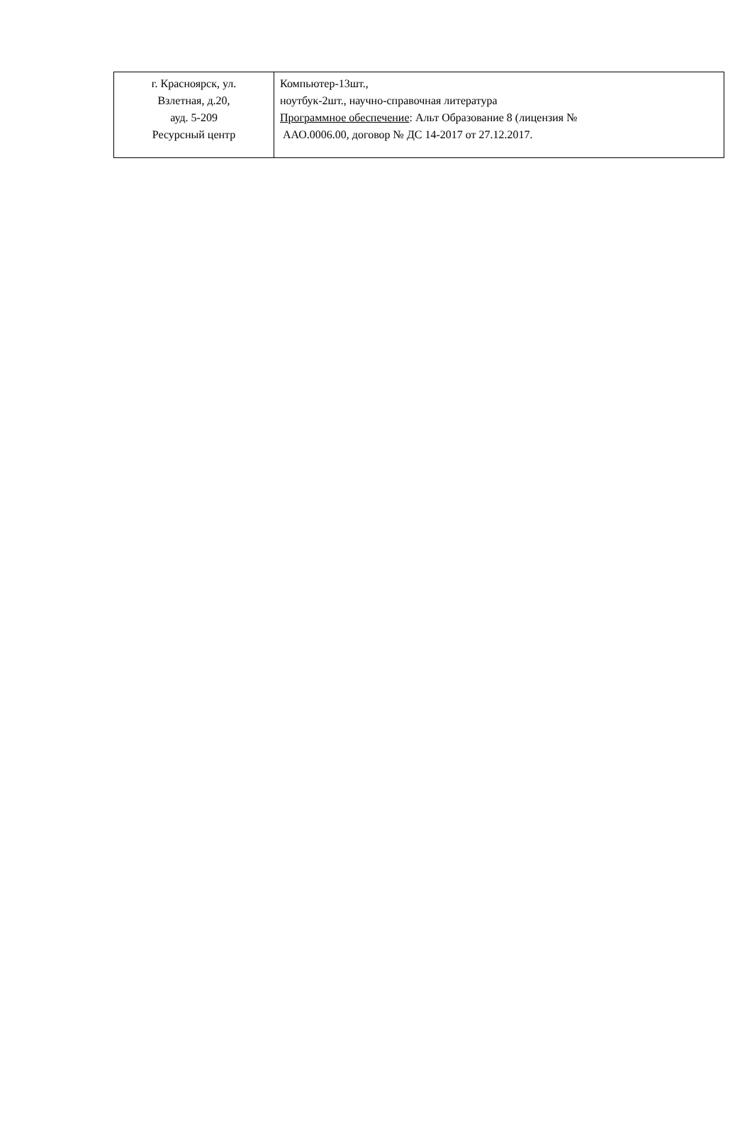| г. Красноярск, ул. Взлетная, д.20, ауд. 5-209 Ресурсный центр | Компьютер-13шт., ноутбук-2шт., научно-справочная литература Программное обеспечение : Альт Образование 8 (лицензия № ААО.0006.00, договор № ДС 14-2017 от 27.12.2017. |